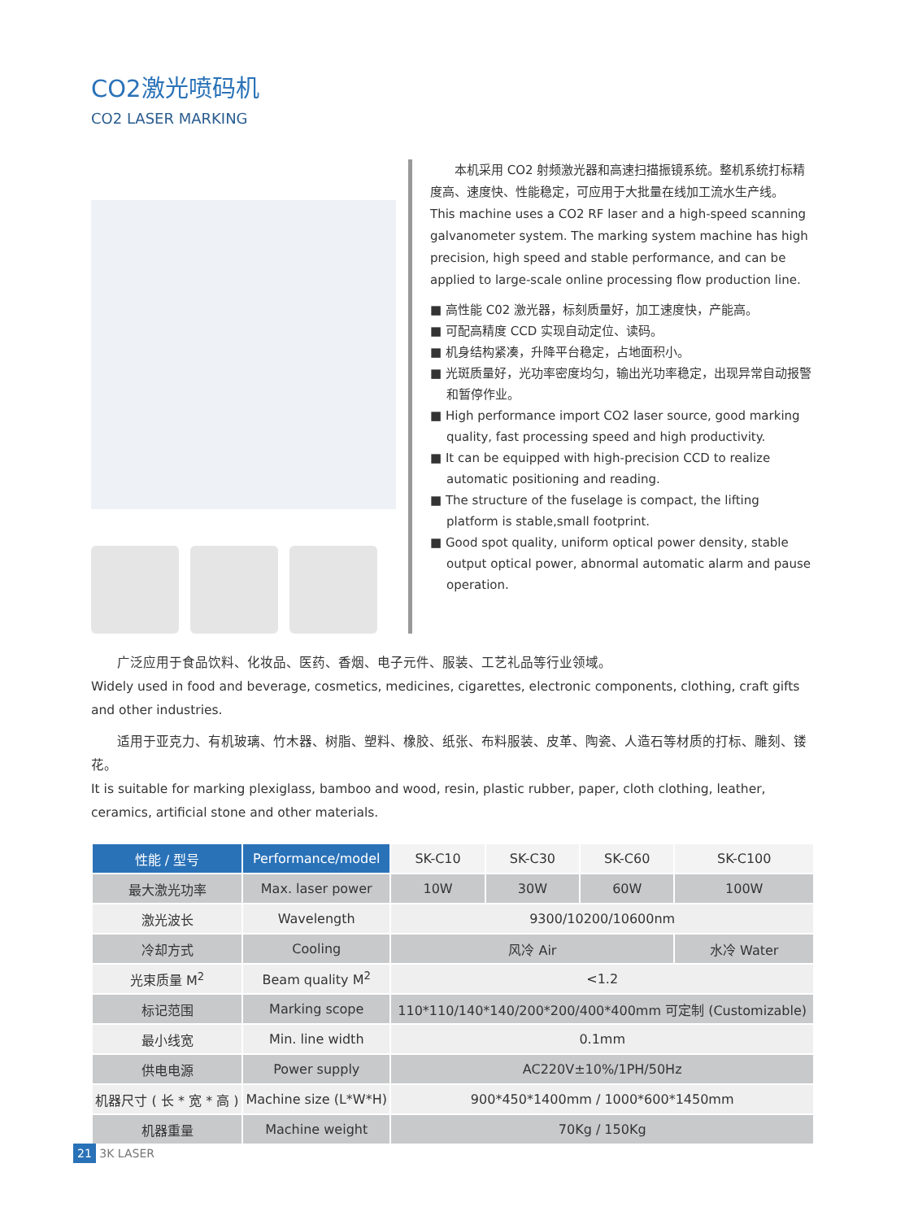CO2激光喷码机
CO2 LASER MARKING
　　本机采用 CO2 射频激光器和高速扫描振镜系统。整机系统打标精度高、速度快、性能稳定，可应用于大批量在线加工流水生产线。
This machine uses a CO2 RF laser and a high-speed scanning galvanometer system. The marking system machine has high precision, high speed and stable performance, and can be applied to large-scale online processing flow production line.
■ 高性能 C02 激光器，标刻质量好，加工速度快，产能高。
■ 可配高精度 CCD 实现自动定位、读码。
■ 机身结构紧凑，升降平台稳定，占地面积小。
■ 光斑质量好，光功率密度均匀，输出光功率稳定，出现异常自动报警和暂停作业。
■ High performance import CO2 laser source, good marking quality, fast processing speed and high productivity.
■ It can be equipped with high-precision CCD to realize automatic positioning and reading.
■ The structure of the fuselage is compact, the lifting platform is stable,small footprint.
■ Good spot quality, uniform optical power density, stable output optical power, abnormal automatic alarm and pause operation.
　　广泛应用于食品饮料、化妆品、医药、香烟、电子元件、服装、工艺礼品等行业领域。
Widely used in food and beverage, cosmetics, medicines, cigarettes, electronic components, clothing, craft gifts and other industries.
　　适用于亚克力、有机玻璃、竹木器、树脂、塑料、橡胶、纸张、布料服装、皮革、陶瓷、人造石等材质的打标、雕刻、镂花。
It is suitable for marking plexiglass, bamboo and wood, resin, plastic rubber, paper, cloth clothing, leather, ceramics, artificial stone and other materials.
| 性能 / 型号 | Performance/model | SK-C10 | SK-C30 | SK-C60 | SK-C100 |
| --- | --- | --- | --- | --- | --- |
| 最大激光功率 | Max. laser power | 10W | 30W | 60W | 100W |
| 激光波长 | Wavelength | 9300/10200/10600nm | | | |
| 冷却方式 | Cooling | 风冷 Air | | | 水冷 Water |
| 光束质量 M<sup>2</sup> | Beam quality M<sup>2</sup> | <1.2 | | | |
| 标记范围 | Marking scope | 110*110/140*140/200*200/400*400mm 可定制 (Customizable) | | | |
| 最小线宽 | Min. line width | 0.1mm | | | |
| 供电电源 | Power supply | AC220V±10%/1PH/50Hz | | | |
| 机器尺寸 ( 长 * 宽 * 高 ) | Machine size (L*W*H) | 900*450*1400mm / 1000*600*1450mm | | | |
| 机器重量 | Machine weight | 70Kg / 150Kg | | | |
21 3K LASER